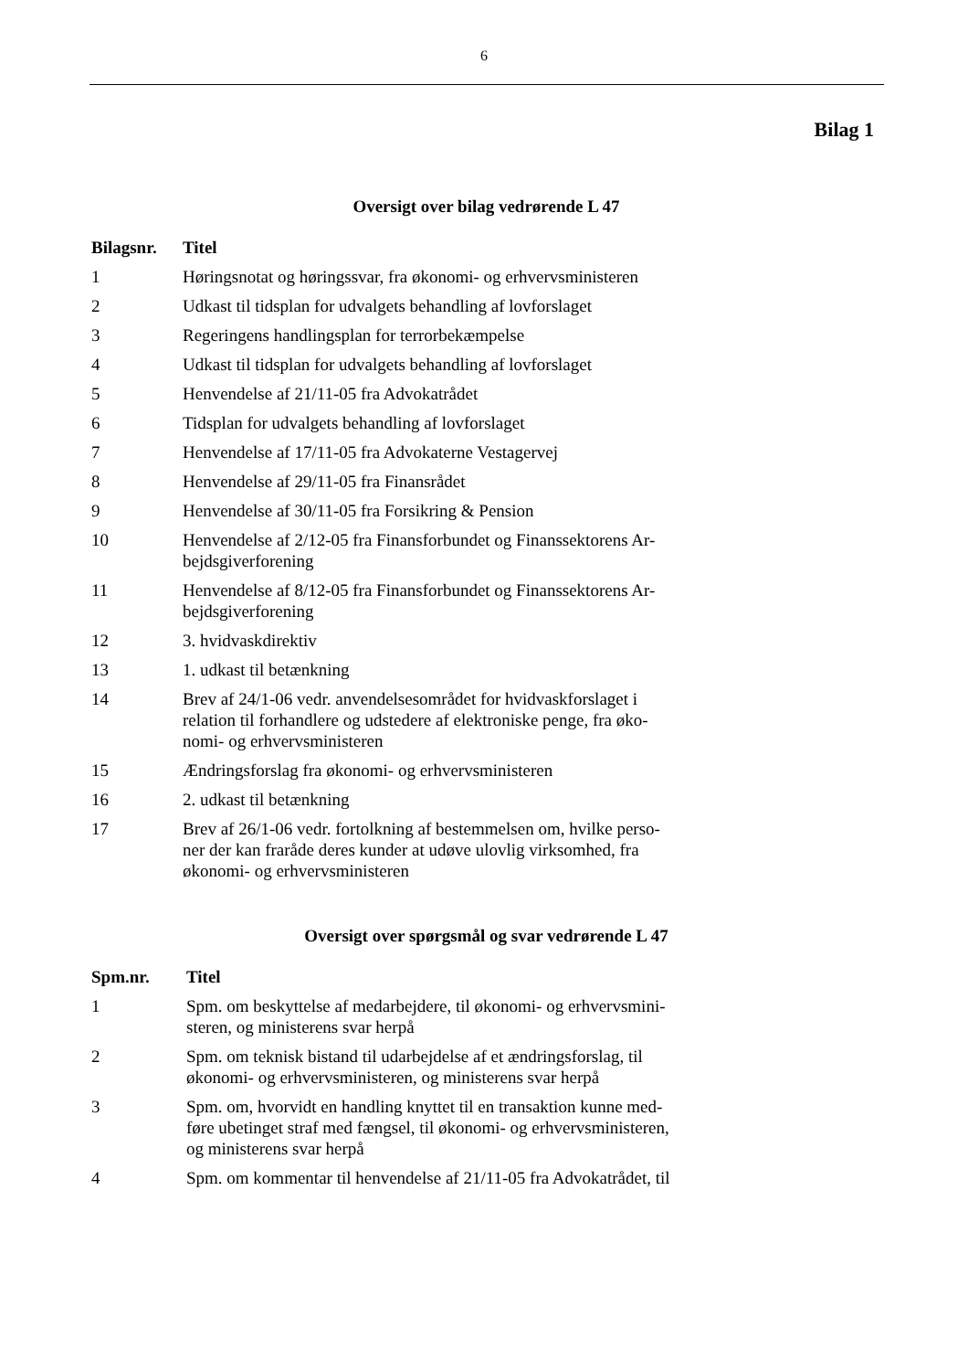6
Bilag 1
Oversigt over bilag vedrørende L 47
| Bilagsnr. | Titel |
| --- | --- |
| 1 | Høringsnotat og høringssvar, fra økonomi- og erhvervsministeren |
| 2 | Udkast til tidsplan for udvalgets behandling af lovforslaget |
| 3 | Regeringens handlingsplan for terrorbekæmpelse |
| 4 | Udkast til tidsplan for udvalgets behandling af lovforslaget |
| 5 | Henvendelse af 21/11-05 fra Advokatrådet |
| 6 | Tidsplan for udvalgets behandling af lovforslaget |
| 7 | Henvendelse af 17/11-05 fra Advokaterne Vestagervej |
| 8 | Henvendelse af 29/11-05 fra Finansrådet |
| 9 | Henvendelse af 30/11-05 fra Forsikring & Pension |
| 10 | Henvendelse af 2/12-05 fra Finansforbundet og Finanssektorens Ar- bejdsgiverforening |
| 11 | Henvendelse af 8/12-05 fra Finansforbundet og Finanssektorens Ar- bejdsgiverforening |
| 12 | 3. hvidvaskdirektiv |
| 13 | 1. udkast til betænkning |
| 14 | Brev af 24/1-06 vedr. anvendelsesområdet for hvidvaskforslaget i relation til forhandlere og udstedere af elektroniske penge, fra øko- nomi- og erhvervsministeren |
| 15 | Ændringsforslag fra økonomi- og erhvervsministeren |
| 16 | 2. udkast til betænkning |
| 17 | Brev af 26/1-06 vedr. fortolkning af bestemmelsen om, hvilke perso- ner der kan fraråde deres kunder at udøve ulovlig virksomhed, fra økonomi- og erhvervsministeren |
Oversigt over spørgsmål og svar vedrørende L 47
| Spm.nr. | Titel |
| --- | --- |
| 1 | Spm. om beskyttelse af medarbejdere, til økonomi- og erhvervsmini- steren, og ministerens svar herpå |
| 2 | Spm. om teknisk bistand til udarbejdelse af et ændringsforslag, til økonomi- og erhvervsministeren, og ministerens svar herpå |
| 3 | Spm. om, hvorvidt en handling knyttet til en transaktion kunne med- føre ubetinget straf med fængsel, til økonomi- og erhvervsministeren, og ministerens svar herpå |
| 4 | Spm. om kommentar til henvendelse af 21/11-05 fra Advokatrådet, til |